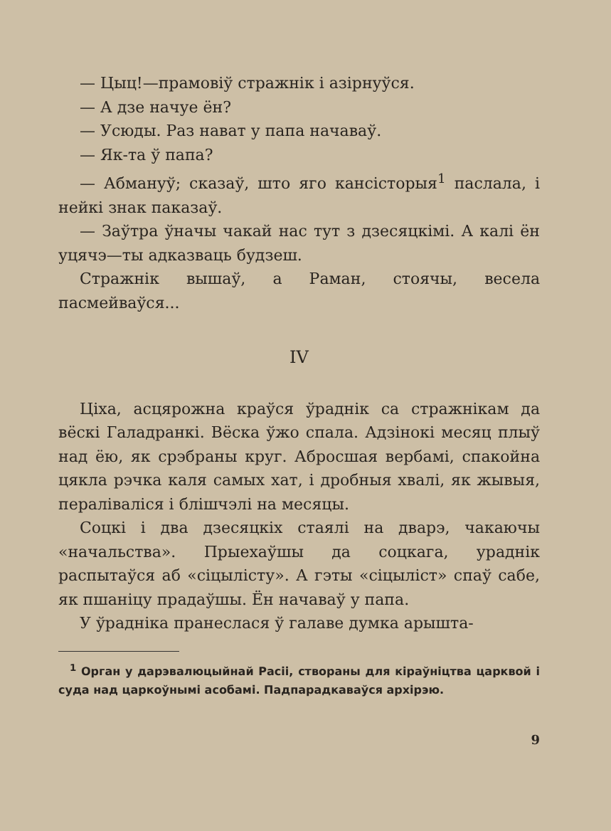— Цыц!—прамовіў стражнік і азірнуўся.
— А дзе начуе ён?
— Усюды. Раз нават у папа начаваў.
— Як-та ў папа?
— Абмануў; сказаў, што яго кансісторыя<sup>1</sup> паслала, і нейкі знак паказаў.
— Заўтра ўначы чакай нас тут з дзесяцкімі. А калі ён уцячэ—ты адказваць будзеш.
Стражнік вышаў, а Раман, стоячы, весела пасмейваўся...
IV
Ціха, асцярожна краўся ўраднік са стражнікам да вёскі Галадранкі. Вёска ўжо спала. Адзінокі месяц плыў над ёю, як срэбраны круг. Абросшая вербамі, спакойна цякла рэчка каля самых хат, і дробныя хвалі, як жывыя, пераліваліся і бліш­чэлі на месяцы.
Соцкі і два дзесяцкіх стаялі на дварэ, чакаючы «начальства». Прыехаўшы да соцкага, ураднік распытаўся аб «сіцылісту». А гэты «сіцыліст» спаў сабе, як пшаніцу прадаўшы. Ён начаваў у папа.
У ўрадніка пранеслася ў галаве думка арышта-
<sup>1</sup> Орган у дарэвалюцыйнай Расіі, створаны для кіраўніцтва царквой і суда над царкоўнымі асобамі. Падпарадкаваўся архірэю.
9